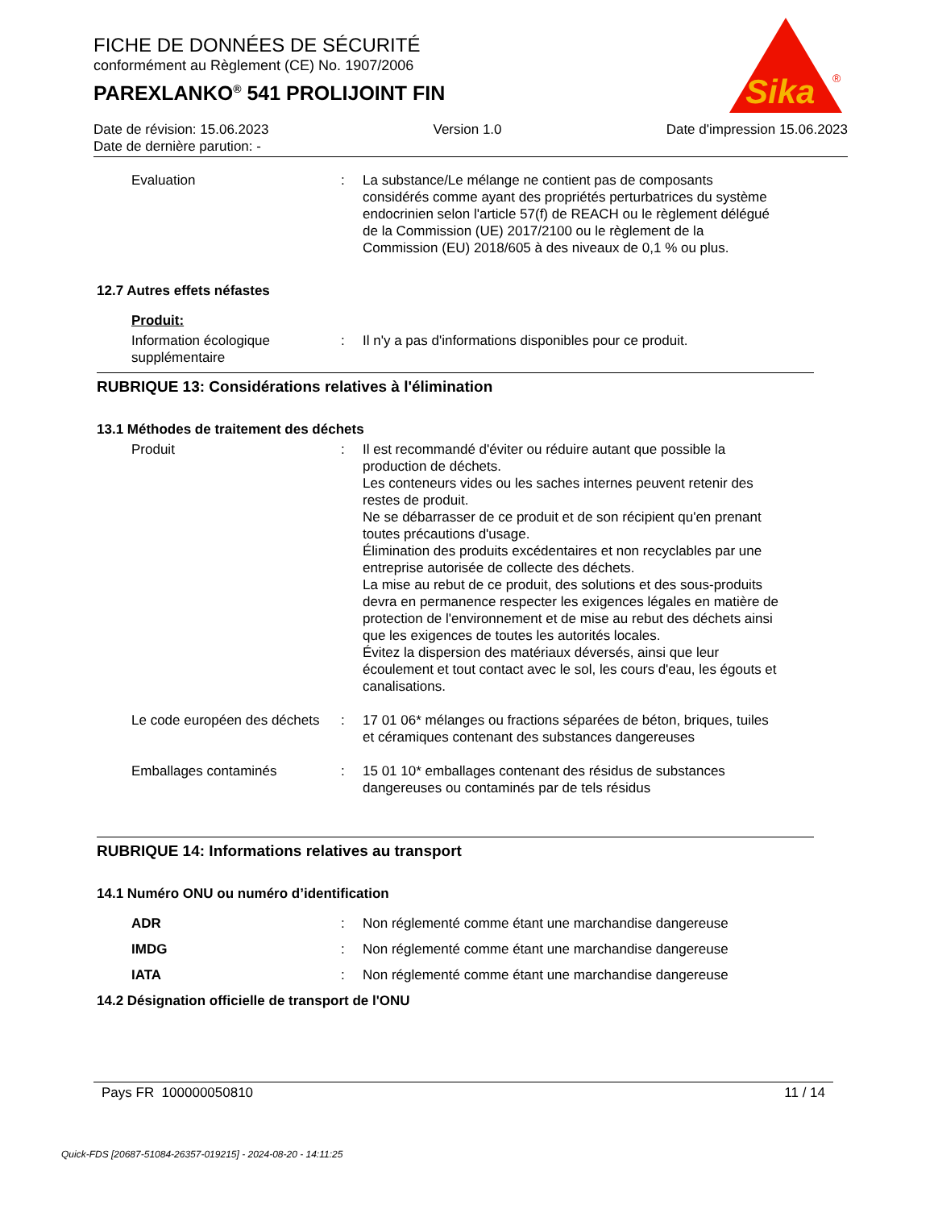FICHE DE DONNÉES DE SÉCURITÉ
conformément au Règlement (CE) No. 1907/2006
PAREXLANKO<sup>®</sup> 541 PROLIJOINT FIN
Sika
®
Date de révision: 15.06.2023 Version 1.0 Date d'impression 15.06.2023
Date de dernière parution: -
Evaluation : La substance/Le mélange ne contient pas de composants considérés comme ayant des propriétés perturbatrices du système endocrinien selon l'article 57(f) de REACH ou le règlement délégué de la Commission (UE) 2017/2100 ou le règlement de la Commission (EU) 2018/605 à des niveaux de 0,1 % ou plus.
12.7 Autres effets néfastes
Produit:
Information écologique supplémentaire
: Il n'y a pas d'informations disponibles pour ce produit.
RUBRIQUE 13: Considérations relatives à l'élimination
13.1 Méthodes de traitement des déchets
Produit : Il est recommandé d'éviter ou réduire autant que possible la production de déchets.
Les conteneurs vides ou les saches internes peuvent retenir des restes de produit.
Ne se débarrasser de ce produit et de son récipient qu'en prenant toutes précautions d'usage.
Élimination des produits excédentaires et non recyclables par une entreprise autorisée de collecte des déchets.
La mise au rebut de ce produit, des solutions et des sous-produits devra en permanence respecter les exigences légales en matière de protection de l'environnement et de mise au rebut des déchets ainsi que les exigences de toutes les autorités locales.
Évitez la dispersion des matériaux déversés, ainsi que leur écoulement et tout contact avec le sol, les cours d'eau, les égouts et canalisations.
Le code européen des déchets
: 17 01 06* mélanges ou fractions séparées de béton, briques, tuiles et céramiques contenant des substances dangereuses
Emballages contaminés : 15 01 10* emballages contenant des résidus de substances dangereuses ou contaminés par de tels résidus
RUBRIQUE 14: Informations relatives au transport
14.1 Numéro ONU ou numéro d’identification
ADR : Non réglementé comme étant une marchandise dangereuse
IMDG : Non réglementé comme étant une marchandise dangereuse
IATA : Non réglementé comme étant une marchandise dangereuse
14.2 Désignation officielle de transport de l'ONU
Pays FR 100000050810 11 / 14
Quick-FDS [20687-51084-26357-019215] - 2024-08-20 - 14:11:25